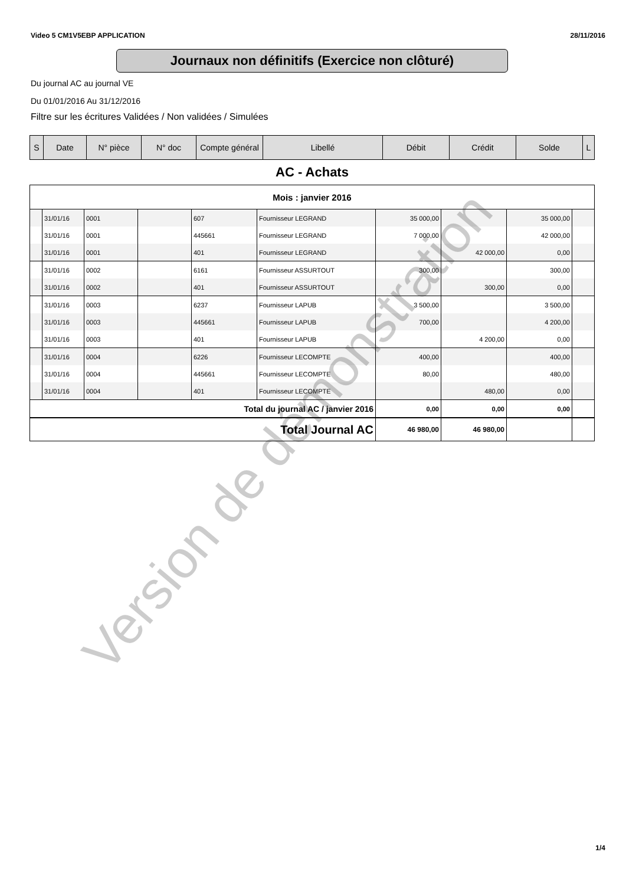Video 5 CM1V5EBP APPLICATION 28/11/2016
Journaux non définitifs (Exercice non clôturé)
Du journal AC au journal VE
Du 01/01/2016 Au 31/12/2016
Filtre sur les écritures Validées / Non validées / Simulées
| S | Date | N° pièce | N° doc | Compte général | Libellé | Débit | Crédit | Solde | L |
| --- | --- | --- | --- | --- | --- | --- | --- | --- | --- |
AC - Achats
| Mois : janvier 2016 | | | | | | | | | |
| | 31/01/16 | 0001 | | 607 | Fournisseur LEGRAND | 35 000,00 | | 35 000,00 | |
| | 31/01/16 | 0001 | | 445661 | Fournisseur LEGRAND | 7 000,00 | | 42 000,00 | |
| | 31/01/16 | 0001 | | 401 | Fournisseur LEGRAND | | 42 000,00 | 0,00 | |
| | 31/01/16 | 0002 | | 6161 | Fournisseur ASSURTOUT | 300,00 | | 300,00 | |
| | 31/01/16 | 0002 | | 401 | Fournisseur ASSURTOUT | | 300,00 | 0,00 | |
| | 31/01/16 | 0003 | | 6237 | Fournisseur LAPUB | 3 500,00 | | 3 500,00 | |
| | 31/01/16 | 0003 | | 445661 | Fournisseur LAPUB | 700,00 | | 4 200,00 | |
| | 31/01/16 | 0003 | | 401 | Fournisseur LAPUB | | 4 200,00 | 0,00 | |
| | 31/01/16 | 0004 | | 6226 | Fournisseur LECOMPTE | 400,00 | | 400,00 | |
| | 31/01/16 | 0004 | | 445661 | Fournisseur LECOMPTE | 80,00 | | 480,00 | |
| | 31/01/16 | 0004 | | 401 | Fournisseur LECOMPTE | | 480,00 | 0,00 | |
| Total du journal AC / janvier 2016 | | | | | | 0,00 | 0,00 | 0,00 | |
| Total Journal AC | | | | | | 46 980,00 | 46 980,00 | | |
Version de démonstration
1/4